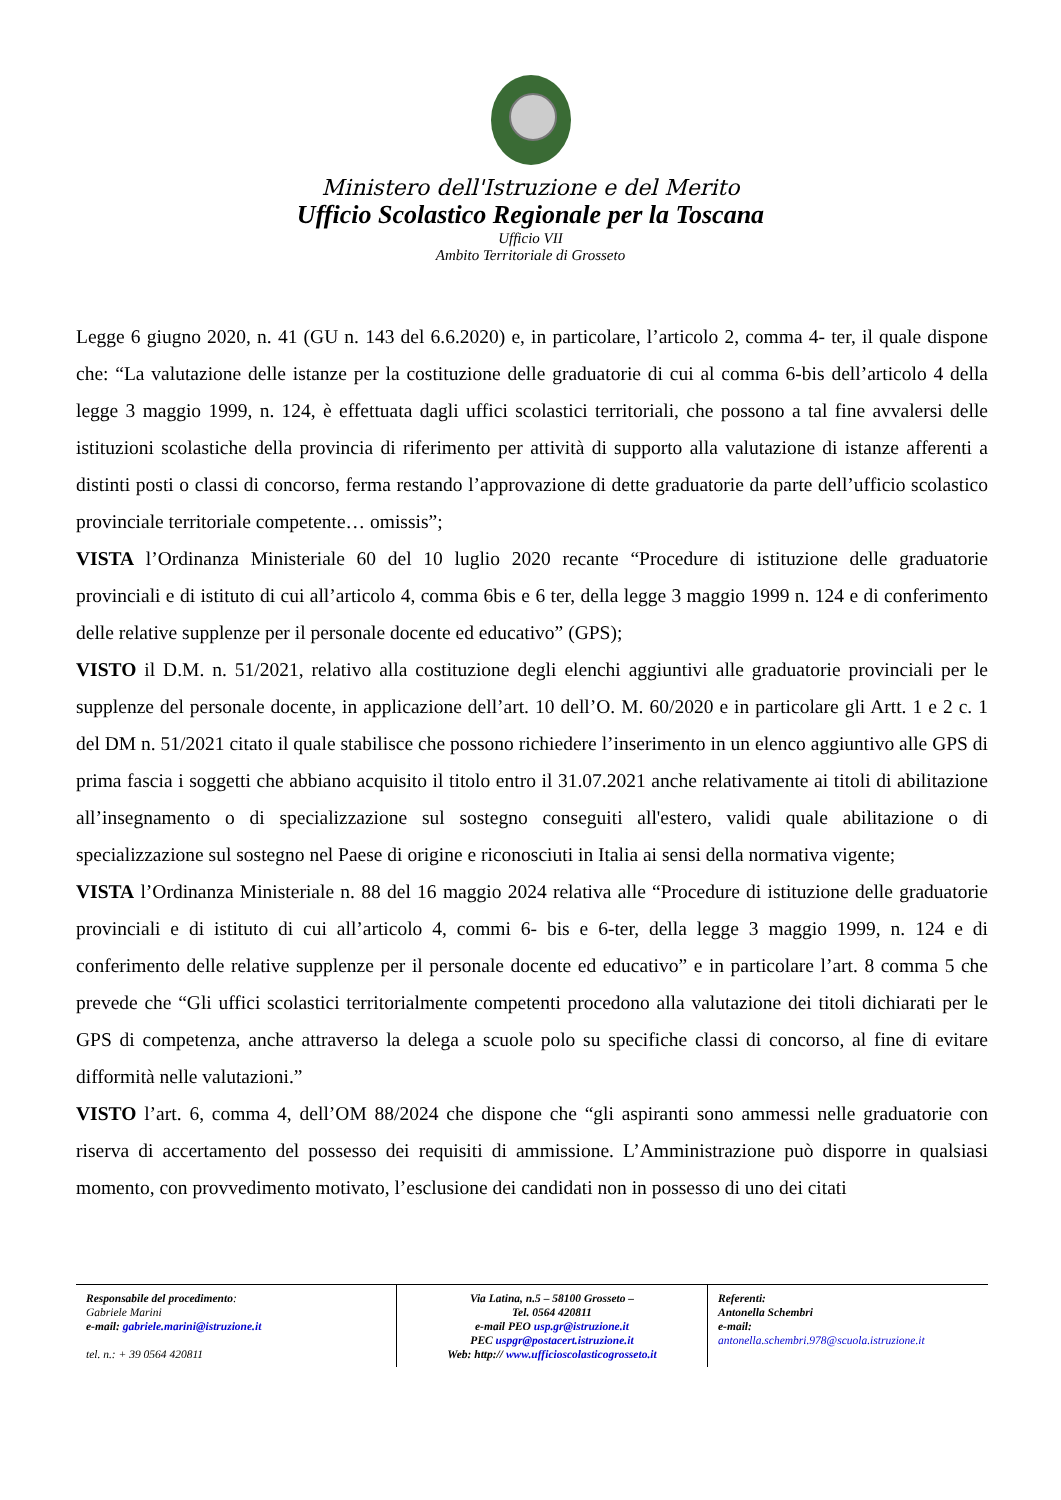Ministero dell'Istruzione e del Merito
Ufficio Scolastico Regionale per la Toscana
Ufficio VII
Ambito Territoriale di Grosseto
Legge 6 giugno 2020, n. 41 (GU n. 143 del 6.6.2020) e, in particolare, l’articolo 2, comma 4- ter, il quale dispone che: “La valutazione delle istanze per la costituzione delle graduatorie di cui al comma 6-bis dell’articolo 4 della legge 3 maggio 1999, n. 124, è effettuata dagli uffici scolastici territoriali, che possono a tal fine avvalersi delle istituzioni scolastiche della provincia di riferimento per attività di supporto alla valutazione di istanze afferenti a distinti posti o classi di concorso, ferma restando l’approvazione di dette graduatorie da parte dell’ufficio scolastico provinciale territoriale competente… omissis”;
VISTA l’Ordinanza Ministeriale 60 del 10 luglio 2020 recante “Procedure di istituzione delle graduatorie provinciali e di istituto di cui all’articolo 4, comma 6bis e 6 ter, della legge 3 maggio 1999 n. 124 e di conferimento delle relative supplenze per il personale docente ed educativo” (GPS);
VISTO il D.M. n. 51/2021, relativo alla costituzione degli elenchi aggiuntivi alle graduatorie provinciali per le supplenze del personale docente, in applicazione dell’art. 10 dell’O. M. 60/2020 e in particolare gli Artt. 1 e 2 c. 1 del DM n. 51/2021 citato il quale stabilisce che possono richiedere l’inserimento in un elenco aggiuntivo alle GPS di prima fascia i soggetti che abbiano acquisito il titolo entro il 31.07.2021 anche relativamente ai titoli di abilitazione all’insegnamento o di specializzazione sul sostegno conseguiti all'estero, validi quale abilitazione o di specializzazione sul sostegno nel Paese di origine e riconosciuti in Italia ai sensi della normativa vigente;
VISTA l’Ordinanza Ministeriale n. 88 del 16 maggio 2024 relativa alle “Procedure di istituzione delle graduatorie provinciali e di istituto di cui all’articolo 4, commi 6- bis e 6-ter, della legge 3 maggio 1999, n. 124 e di conferimento delle relative supplenze per il personale docente ed educativo” e in particolare l’art. 8 comma 5 che prevede che “Gli uffici scolastici territorialmente competenti procedono alla valutazione dei titoli dichiarati per le GPS di competenza, anche attraverso la delega a scuole polo su specifiche classi di concorso, al fine di evitare difformità nelle valutazioni.”
VISTO l’art. 6, comma 4, dell’OM 88/2024 che dispone che “gli aspiranti sono ammessi nelle graduatorie con riserva di accertamento del possesso dei requisiti di ammissione. L’Amministrazione può disporre in qualsiasi momento, con provvedimento motivato, l’esclusione dei candidati non in possesso di uno dei citati
Responsabile del procedimento:
Gabriele Marini
e-mail: gabriele.marini@istruzione.it
tel. n.: + 39 0564 420811
Via Latina, n.5 – 58100 Grosseto –
Tel. 0564 420811
e-mail PEO usp.gr@istruzione.it
PEC uspgr@postacert.istruzione.it
Web: http:// www.ufficioscolasticogrosseto.it
Referenti:
Antonella Schembri
e-mail:
antonella.schembri.978@scuola.istruzione.it